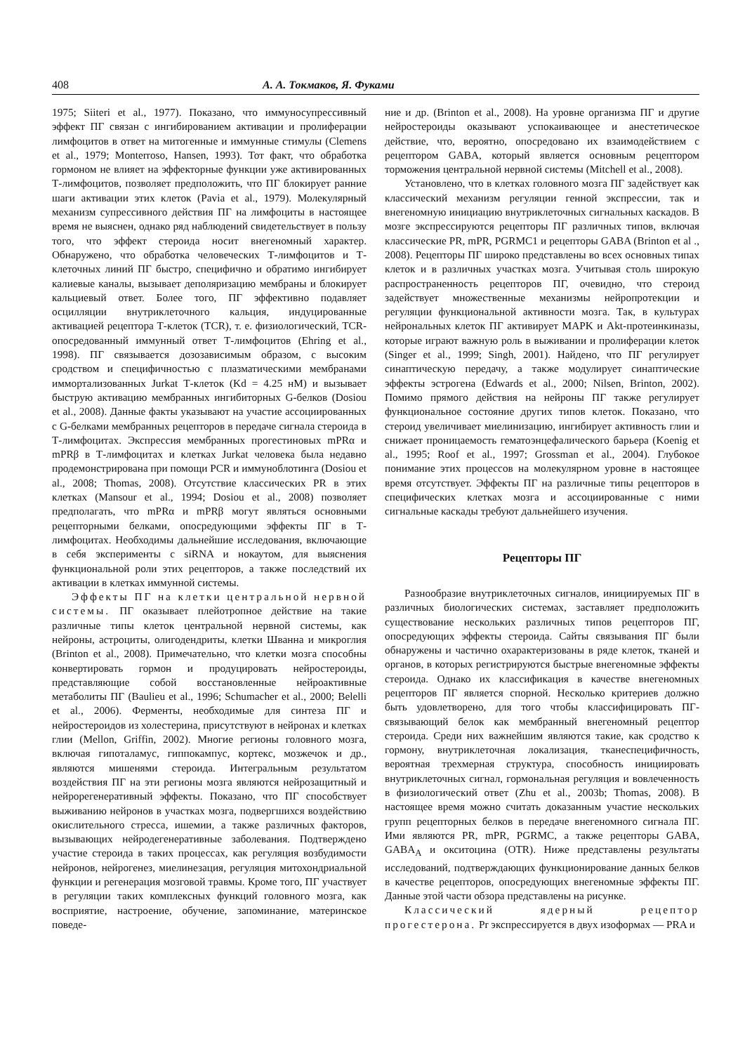408 А. А. Токмаков, Я. Фуками
1975; Siiteri et al., 1977). Показано, что иммуносупрессивный эффект ПГ связан с ингибированием активации и пролиферации лимфоцитов в ответ на митогенные и иммунные стимулы (Clemens et al., 1979; Monterroso, Hansen, 1993). Тот факт, что обработка гормоном не влияет на эффекторные функции уже активированных Т-лимфоцитов, позволяет предположить, что ПГ блокирует ранние шаги активации этих клеток (Pavia et al., 1979). Молекулярный механизм супрессивного действия ПГ на лимфоциты в настоящее время не выяснен, однако ряд наблюдений свидетельствует в пользу того, что эффект стероида носит внегеномный характер. Обнаружено, что обработка человеческих Т-лимфоцитов и Т-клеточных линий ПГ быстро, специфично и обратимо ингибирует калиевые каналы, вызывает деполяризацию мембраны и блокирует кальциевый ответ. Более того, ПГ эффективно подавляет осцилляции внутриклеточного кальция, индуцированные активацией рецептора Т-клеток (TCR), т. е. физиологический, TCR-опосредованный иммунный ответ Т-лимфоцитов (Ehring et al., 1998). ПГ связывается дозозависимым образом, с высоким сродством и специфичностью с плазматическими мембранами иммортализованных Jurkat Т-клеток (Kd = 4.25 нМ) и вызывает быструю активацию мембранных ингибиторных G-белков (Dosiou et al., 2008). Данные факты указывают на участие ассоциированных с G-белками мембранных рецепторов в передаче сигнала стероида в Т-лимфоцитах. Экспрессия мембранных прогестиновых mPRα и mPRβ в Т-лимфоцитах и клетках Jurkat человека была недавно продемонстрирована при помощи PCR и иммуноблотинга (Dosiou et al., 2008; Thomas, 2008). Отсутствие классических PR в этих клетках (Mansour et al., 1994; Dosiou et al., 2008) позволяет предполагать, что mPRα и mPRβ могут являться основными рецепторными белками, опосредующими эффекты ПГ в Т-лимфоцитах. Необходимы дальнейшие исследования, включающие в себя эксперименты с siRNA и нокаутом, для выяснения функциональной роли этих рецепторов, а также последствий их активации в клетках иммунной системы.
Эффекты ПГ на клетки центральной нервной системы. ПГ оказывает плейотропное действие на такие различные типы клеток центральной нервной системы, как нейроны, астроциты, олигодендриты, клетки Шванна и микроглия (Brinton et al., 2008). Примечательно, что клетки мозга способны конвертировать гормон и продуцировать нейростероиды, представляющие собой восстановленные нейроактивные метаболиты ПГ (Baulieu et al., 1996; Schumacher et al., 2000; Belelli et al., 2006). Ферменты, необходимые для синтеза ПГ и нейростероидов из холестерина, присутствуют в нейронах и клетках глии (Mellon, Griffin, 2002). Многие регионы головного мозга, включая гипоталамус, гиппокампус, кортекс, мозжечок и др., являются мишенями стероида. Интегральным результатом воздействия ПГ на эти регионы мозга являются нейрозащитный и нейрорегенеративный эффекты. Показано, что ПГ способствует выживанию нейронов в участках мозга, подвергшихся воздействию окислительного стресса, ишемии, а также различных факторов, вызывающих нейродегенеративные заболевания. Подтверждено участие стероида в таких процессах, как регуляция возбудимости нейронов, нейрогенез, миелинезация, регуляция митохондриальной функции и регенерация мозговой травмы. Кроме того, ПГ участвует в регуляции таких комплексных функций головного мозга, как восприятие, настроение, обучение, запоминание, материнское поведе-
ние и др. (Brinton et al., 2008). На уровне организма ПГ и другие нейростероиды оказывают успокаивающее и анестетическое действие, что, вероятно, опосредовано их взаимодействием с рецептором GABA, который является основным рецептором торможения центральной нервной системы (Mitchell et al., 2008).
Установлено, что в клетках головного мозга ПГ задействует как классический механизм регуляции генной экспрессии, так и внегеномную инициацию внутриклеточных сигнальных каскадов. В мозге экспрессируются рецепторы ПГ различных типов, включая классические PR, mPR, PGRMC1 и рецепторы GABA (Brinton et al ., 2008). Рецепторы ПГ широко представлены во всех основных типах клеток и в различных участках мозга. Учитывая столь широкую распространенность рецепторов ПГ, очевидно, что стероид задействует множественные механизмы нейропротекции и регуляции функциональной активности мозга. Так, в культурах нейрональных клеток ПГ активирует MAPK и Akt-протеинкиназы, которые играют важную роль в выживании и пролиферации клеток (Singer et al., 1999; Singh, 2001). Найдено, что ПГ регулирует синаптическую передачу, а также модулирует синаптические эффекты эстрогена (Edwards et al., 2000; Nilsen, Brinton, 2002). Помимо прямого действия на нейроны ПГ также регулирует функциональное состояние других типов клеток. Показано, что стероид увеличивает миелинизацию, ингибирует активность глии и снижает проницаемость гематоэнцефалического барьера (Koenig et al., 1995; Roof et al., 1997; Grossman et al., 2004). Глубокое понимание этих процессов на молекулярном уровне в настоящее время отсутствует. Эффекты ПГ на различные типы рецепторов в специфических клетках мозга и ассоциированные с ними сигнальные каскады требуют дальнейшего изучения.
Рецепторы ПГ
Разнообразие внутриклеточных сигналов, инициируемых ПГ в различных биологических системах, заставляет предположить существование нескольких различных типов рецепторов ПГ, опосредующих эффекты стероида. Сайты связывания ПГ были обнаружены и частично охарактеризованы в ряде клеток, тканей и органов, в которых регистрируются быстрые внегеномные эффекты стероида. Однако их классификация в качестве внегеномных рецепторов ПГ является спорной. Несколько критериев должно быть удовлетворено, для того чтобы классифицировать ПГ-связывающий белок как мембранный внегеномный рецептор стероида. Среди них важнейшим являются такие, как сродство к гормону, внутриклеточная локализация, тканеспецифичность, вероятная трехмерная структура, способность инициировать внутриклеточных сигнал, гормональная регуляция и вовлеченность в физиологический ответ (Zhu et al., 2003b; Thomas, 2008). В настоящее время можно считать доказанным участие нескольких групп рецепторных белков в передаче внегеномного сигнала ПГ. Ими являются PR, mPR, PGRMC, а также рецепторы GABA, GABA<sub>A</sub> и окситоцина (OTR). Ниже представлены результаты исследований, подтверждающих функционирование данных белков в качестве рецепторов, опосредующих внегеномные эффекты ПГ. Данные этой части обзора представлены на рисунке.
Классический ядерный рецептор прогестерона. Pr экспрессируется в двух изоформах — PRA и